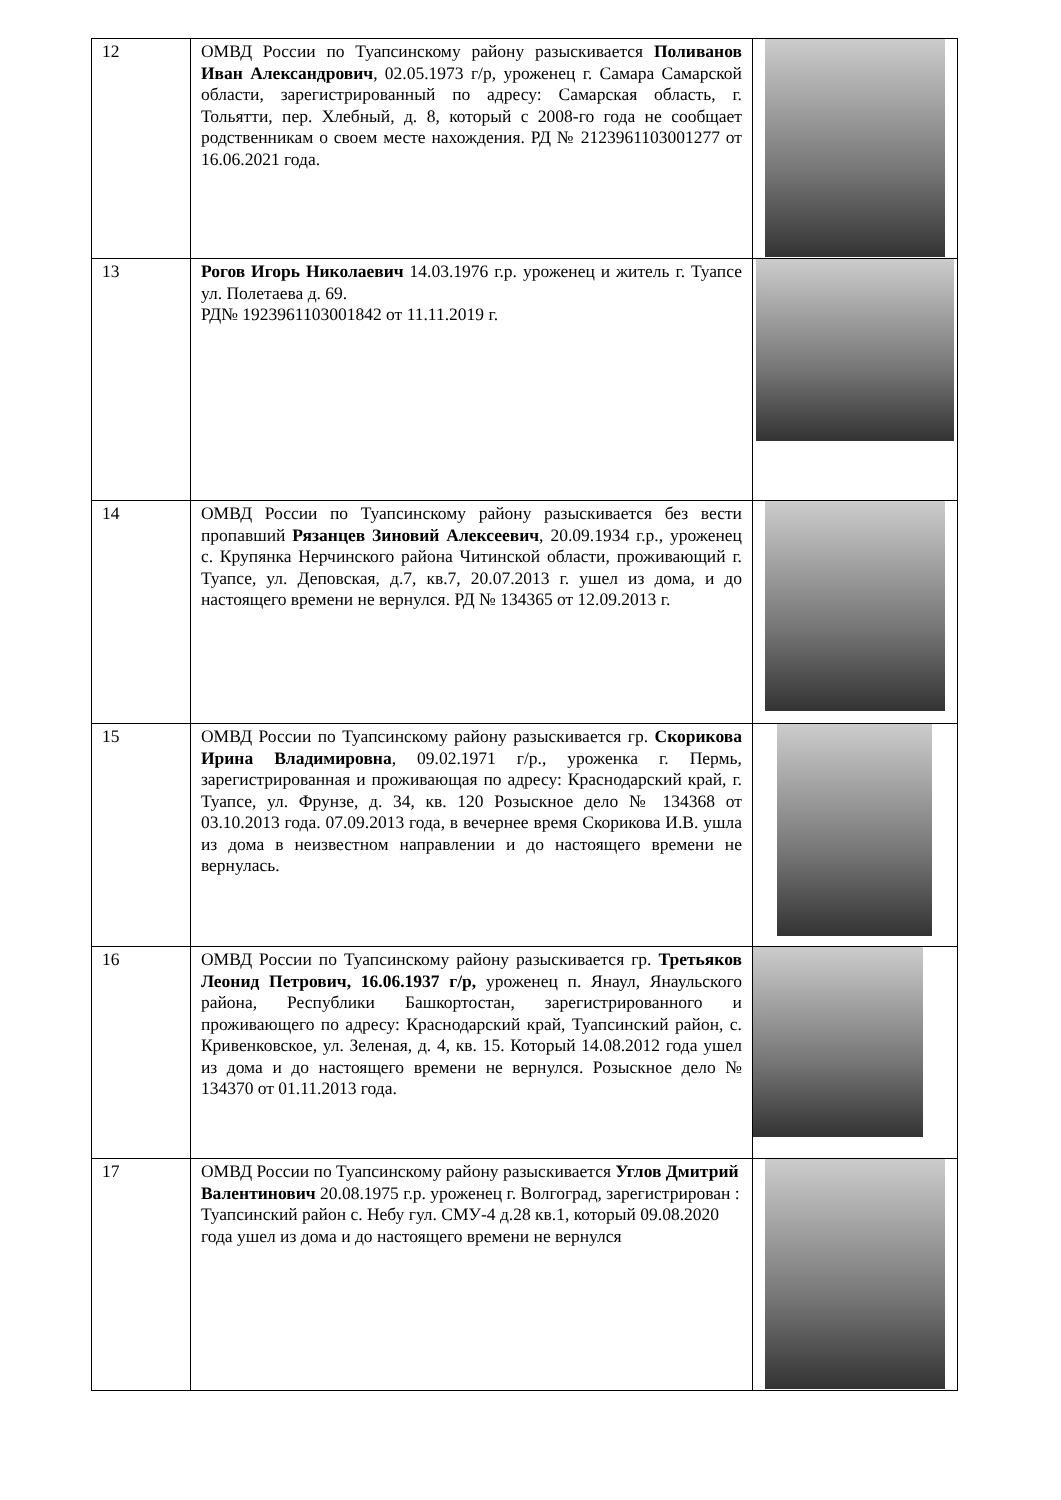| 12 | ОМВД России по Туапсинскому району разыскивается Поливанов Иван Александрович , 02.05.1973 г/р, уроженец г. Самара Самарской области, зарегистрированный по адресу: Самарская область, г. Тольятти, пер. Хлебный, д. 8, который с 2008-го года не сообщает родственникам о своем месте нахождения. РД № 2123961103001277 от 16.06.2021 года. | |
| 13 | Рогов Игорь Николаевич 14.03.1976 г.р. уроженец и житель г. Туапсе ул. Полетаева д. 69. РД№ 1923961103001842 от 11.11.2019 г. | |
| 14 | ОМВД России по Туапсинскому району разыскивается без вести пропавший Рязанцев Зиновий Алексеевич , 20.09.1934 г.р., уроженец с. Крупянка Нерчинского района Читинской области, проживающий г. Туапсе, ул. Деповская, д.7, кв.7, 20.07.2013 г. ушел из дома, и до настоящего времени не вернулся. РД № 134365 от 12.09.2013 г. | |
| 15 | ОМВД России по Туапсинскому району разыскивается гр. Скорикова Ирина Владимировна , 09.02.1971 г/р., уроженка г. Пермь, зарегистрированная и проживающая по адресу: Краснодарский край, г. Туапсе, ул. Фрунзе, д. 34, кв. 120 Розыскное дело № 134368 от 03.10.2013 года. 07.09.2013 года, в вечернее время Скорикова И.В. ушла из дома в неизвестном направлении и до настоящего времени не вернулась. | |
| 16 | ОМВД России по Туапсинскому району разыскивается гр. Третьяков Леонид Петрович, 16.06.1937 г/р, уроженец п. Янаул, Янаульского района, Республики Башкортостан, зарегистрированного и проживающего по адресу: Краснодарский край, Туапсинский район, с. Кривенковское, ул. Зеленая, д. 4, кв. 15. Который 14.08.2012 года ушел из дома и до настоящего времени не вернулся. Розыскное дело № 134370 от 01.11.2013 года. | |
| 17 | ОМВД России по Туапсинскому району разыскивается Углов Дмитрий Валентинович 20.08.1975 г.р. уроженец г. Волгоград, зарегистрирован : Туапсинский район с. Небу гул. СМУ-4 д.28 кв.1, который 09.08.2020 года ушел из дома и до настоящего времени не вернулся | |